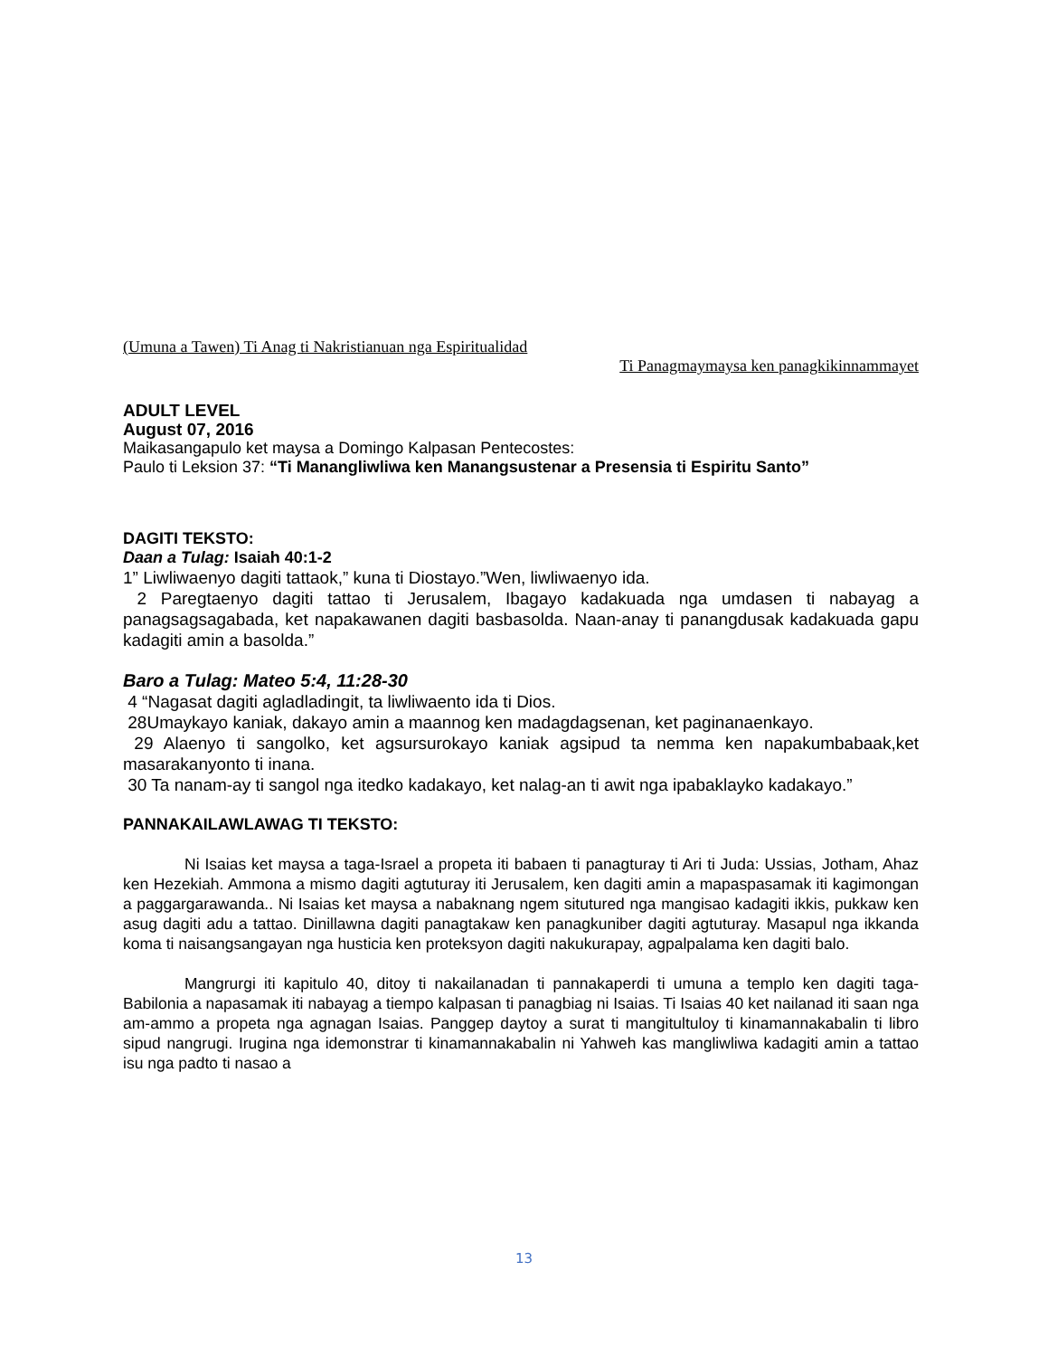(Umuna a Tawen) Ti Anag ti Nakristianuan nga Espiritualidad
Ti Panagmaymaysa ken panagkikinnammayet
ADULT LEVEL
August 07, 2016
Maikasangapulo ket maysa a Domingo Kalpasan Pentecostes:
Paulo ti Leksion 37: “Ti Manangliwliwa ken Manangsustenar a Presensia ti Espiritu Santo”
DAGITI TEKSTO:
Daan a Tulag: Isaiah 40:1-2
1” Liwliwaenyo dagiti tattaok,” kuna ti Diostayo.”Wen, liwliwaenyo ida.
2 Paregtaenyo dagiti tattao ti Jerusalem, Ibagayo kadakuada nga umdasen ti nabayag a panagsagsagabada, ket napakawanen dagiti basbasolda. Naan-anay ti panangdusak kadakuada gapu kadagiti amin a basolda.”
Baro a Tulag: Mateo 5:4, 11:28-30
4 “Nagasat dagiti agladladingit, ta liwliwaento ida ti Dios.
28Umaykayo kaniak, dakayo amin a maannog ken madagdagsenan, ket paginanaenkayo.
29 Alaenyo ti sangolko, ket agsursurokayo kaniak agsipud ta nemma ken napakumbabaak,ket masarakanyonto ti inana.
30 Ta nanam-ay ti sangol nga itedko kadakayo, ket nalag-an ti awit nga ipabaklayko kadakayo.”
PANNAKAILAWLAWAG TI TEKSTO:
Ni Isaias ket maysa a taga-Israel a propeta iti babaen ti panagturay ti Ari ti Juda: Ussias, Jotham, Ahaz ken Hezekiah. Ammona a mismo dagiti agtuturay iti Jerusalem, ken dagiti amin a mapaspasamak iti kagimongan a paggargarawanda.. Ni Isaias ket maysa a nabaknang ngem situtured nga mangisao kadagiti ikkis, pukkaw ken asug dagiti adu a tattao. Dinillawna dagiti panagtakaw ken panagkuniber dagiti agtuturay. Masapul nga ikkanda koma ti naisangsangayan nga husticia ken proteksyon dagiti nakukurapay, agpalpalama ken dagiti balo.
Mangrurgi iti kapitulo 40, ditoy ti nakailanadan ti pannakaperdi ti umuna a templo ken dagiti taga-Babilonia a napasamak iti nabayag a tiempo kalpasan ti panagbiag ni Isaias. Ti Isaias 40 ket nailanad iti saan nga am-ammo a propeta nga agnagan Isaias. Panggep daytoy a surat ti mangitultuloy ti kinamannakabalin ti libro sipud nangrugi. Irugina nga idemonstrar ti kinamannakabalin ni Yahweh kas mangliwliwa kadagiti amin a tattao isu nga padto ti nasao a
13